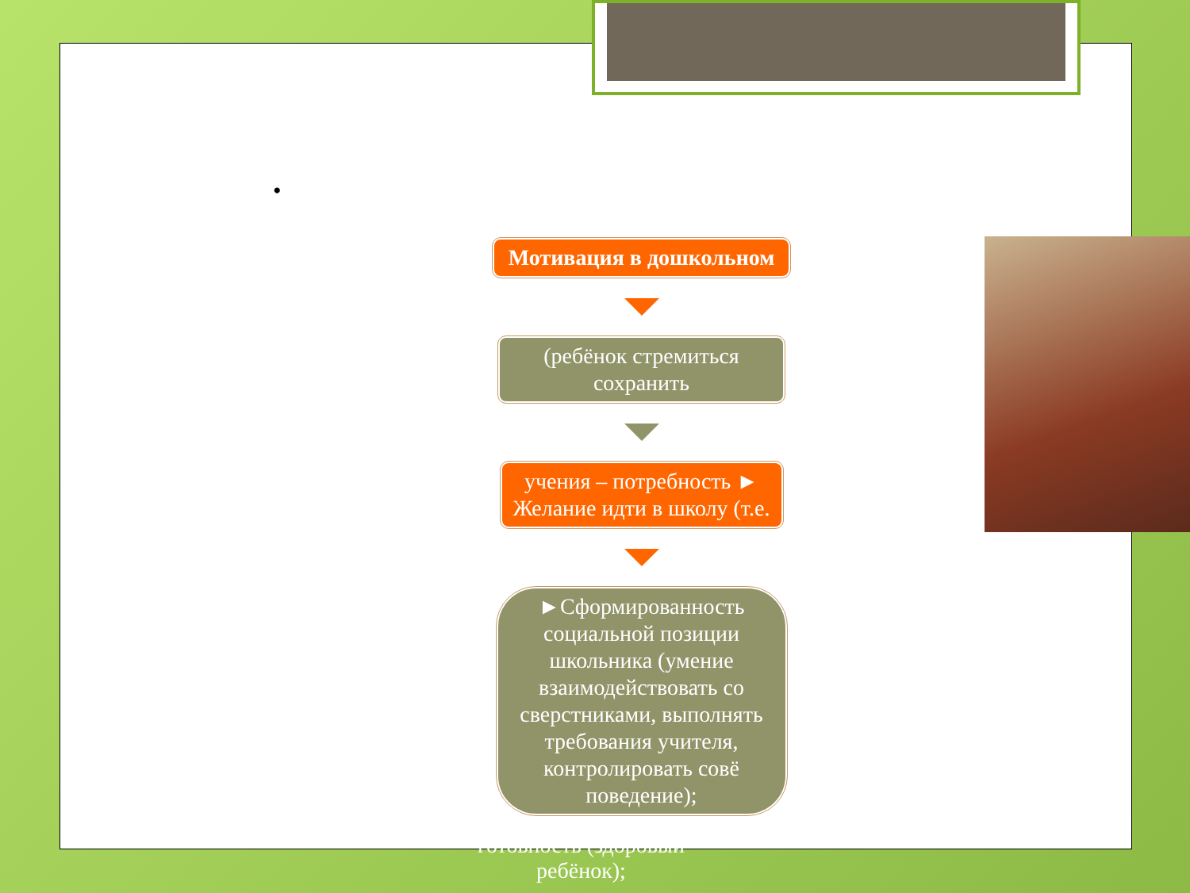•
Мотивация в дошкольном
(ребёнок стремиться сохранить
учения – потребность ► Желание идти в школу (т.е.
►Сформированность социальной позиции школьника (умение взаимодействовать со сверстниками, выполнять требования учителя, контролировать совё поведение);
готовность (здоровый ребёнок);